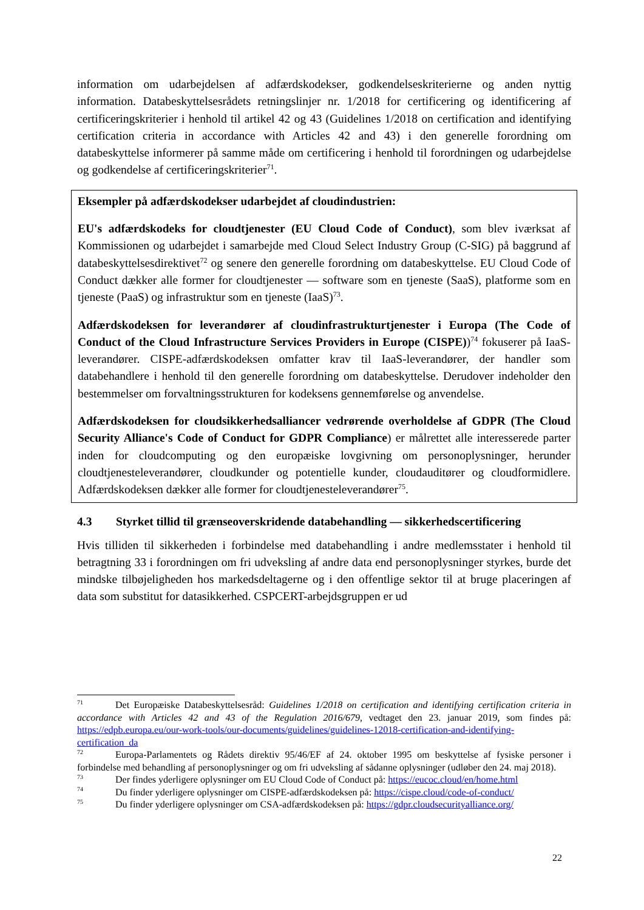information om udarbejdelsen af adfærdskodekser, godkendelseskriterierne og anden nyttig information. Databeskyttelsesrådets retningslinjer nr. 1/2018 for certificering og identificering af certificeringskriterier i henhold til artikel 42 og 43 (Guidelines 1/2018 on certification and identifying certification criteria in accordance with Articles 42 and 43) i den generelle forordning om databeskyttelse informerer på samme måde om certificering i henhold til forordningen og udarbejdelse og godkendelse af certificeringskriterier<sup>71</sup>.
Eksempler på adfærdskodekser udarbejdet af cloudindustrien:
EU's adfærdskodeks for cloudtjenester (EU Cloud Code of Conduct), som blev iværksat af Kommissionen og udarbejdet i samarbejde med Cloud Select Industry Group (C-SIG) på baggrund af databeskyttelsesdirektivet<sup>72</sup> og senere den generelle forordning om databeskyttelse. EU Cloud Code of Conduct dækker alle former for cloudtjenester — software som en tjeneste (SaaS), platforme som en tjeneste (PaaS) og infrastruktur som en tjeneste (IaaS)<sup>73</sup>.
Adfærdskodeksen for leverandører af cloudinfrastrukturtjenester i Europa (The Code of Conduct of the Cloud Infrastructure Services Providers in Europe (CISPE))<sup>74</sup> fokuserer på IaaS-leverandører. CISPE-adfærdskodeksen omfatter krav til IaaS-leverandører, der handler som databehandlere i henhold til den generelle forordning om databeskyttelse. Derudover indeholder den bestemmelser om forvaltningsstrukturen for kodeksens gennemførelse og anvendelse.
Adfærdskodeksen for cloudsikkerhedsalliancer vedrørende overholdelse af GDPR (The Cloud Security Alliance's Code of Conduct for GDPR Compliance) er målrettet alle interesserede parter inden for cloudcomputing og den europæiske lovgivning om personoplysninger, herunder cloudtjenesteleverandører, cloudkunder og potentielle kunder, cloudauditører og cloudformidlere. Adfærdskodeksen dækker alle former for cloudtjenesteleverandører<sup>75</sup>.
4.3 Styrket tillid til grænseoverskridende databehandling — sikkerhedscertificering
Hvis tilliden til sikkerheden i forbindelse med databehandling i andre medlemsstater i henhold til betragtning 33 i forordningen om fri udveksling af andre data end personoplysninger styrkes, burde det mindske tilbøjeligheden hos markedsdeltagerne og i den offentlige sektor til at bruge placeringen af data som substitut for datasikkerhed. CSPCERT-arbejdsgruppen er ud
<sup>71</sup> Det Europæiske Databeskyttelsesråd: Guidelines 1/2018 on certification and identifying certification criteria in accordance with Articles 42 and 43 of the Regulation 2016/679, vedtaget den 23. januar 2019, som findes på: https://edpb.europa.eu/our-work-tools/our-documents/guidelines/guidelines-12018-certification-and-identifying-certification_da
<sup>72</sup> Europa-Parlamentets og Rådets direktiv 95/46/EF af 24. oktober 1995 om beskyttelse af fysiske personer i forbindelse med behandling af personoplysninger og om fri udveksling af sådanne oplysninger (udløber den 24. maj 2018).
<sup>73</sup> Der findes yderligere oplysninger om EU Cloud Code of Conduct på: https://eucoc.cloud/en/home.html
<sup>74</sup> Du finder yderligere oplysninger om CISPE-adfærdskodeksen på: https://cispe.cloud/code-of-conduct/
<sup>75</sup> Du finder yderligere oplysninger om CSA-adfærdskodeksen på: https://gdpr.cloudsecurityalliance.org/
22